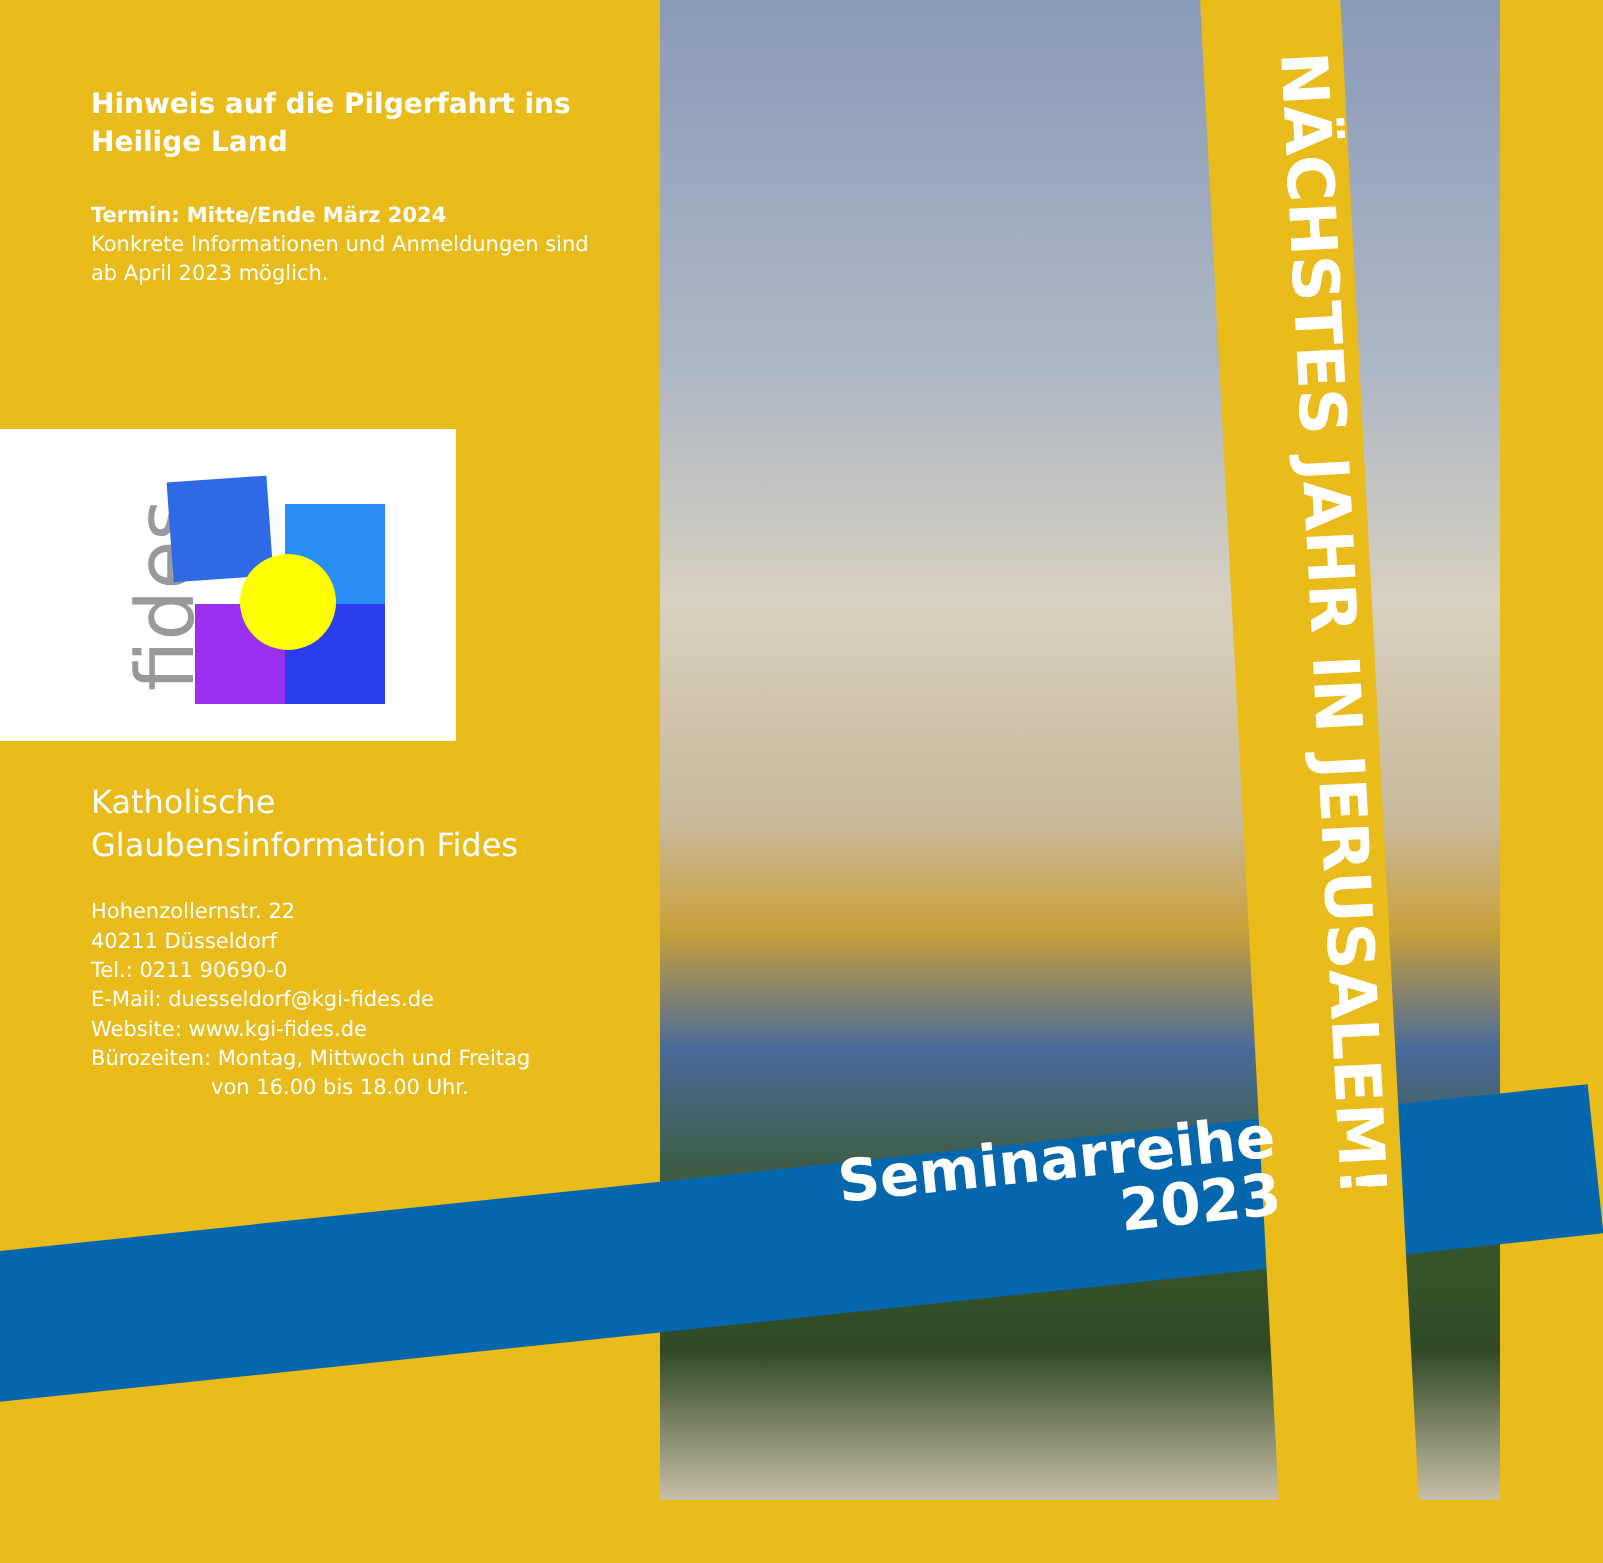Hinweis auf die Pilgerfahrt ins Heilige Land
Termin: Mitte/Ende März 2024
Konkrete Informationen und Anmeldungen sind ab April 2023 möglich.
fides
Katholische Glaubensinformation Fides
Hohenzollernstr. 22
40211 Düsseldorf
Tel.: 0211 90690-0
E-Mail: duesseldorf@kgi-fides.de
Website: www.kgi-fides.de
Bürozeiten: Montag, Mittwoch und Freitag
von 16.00 bis 18.00 Uhr.
Seminarreihe
2023
NÄCHSTES JAHR IN JERUSALEM!